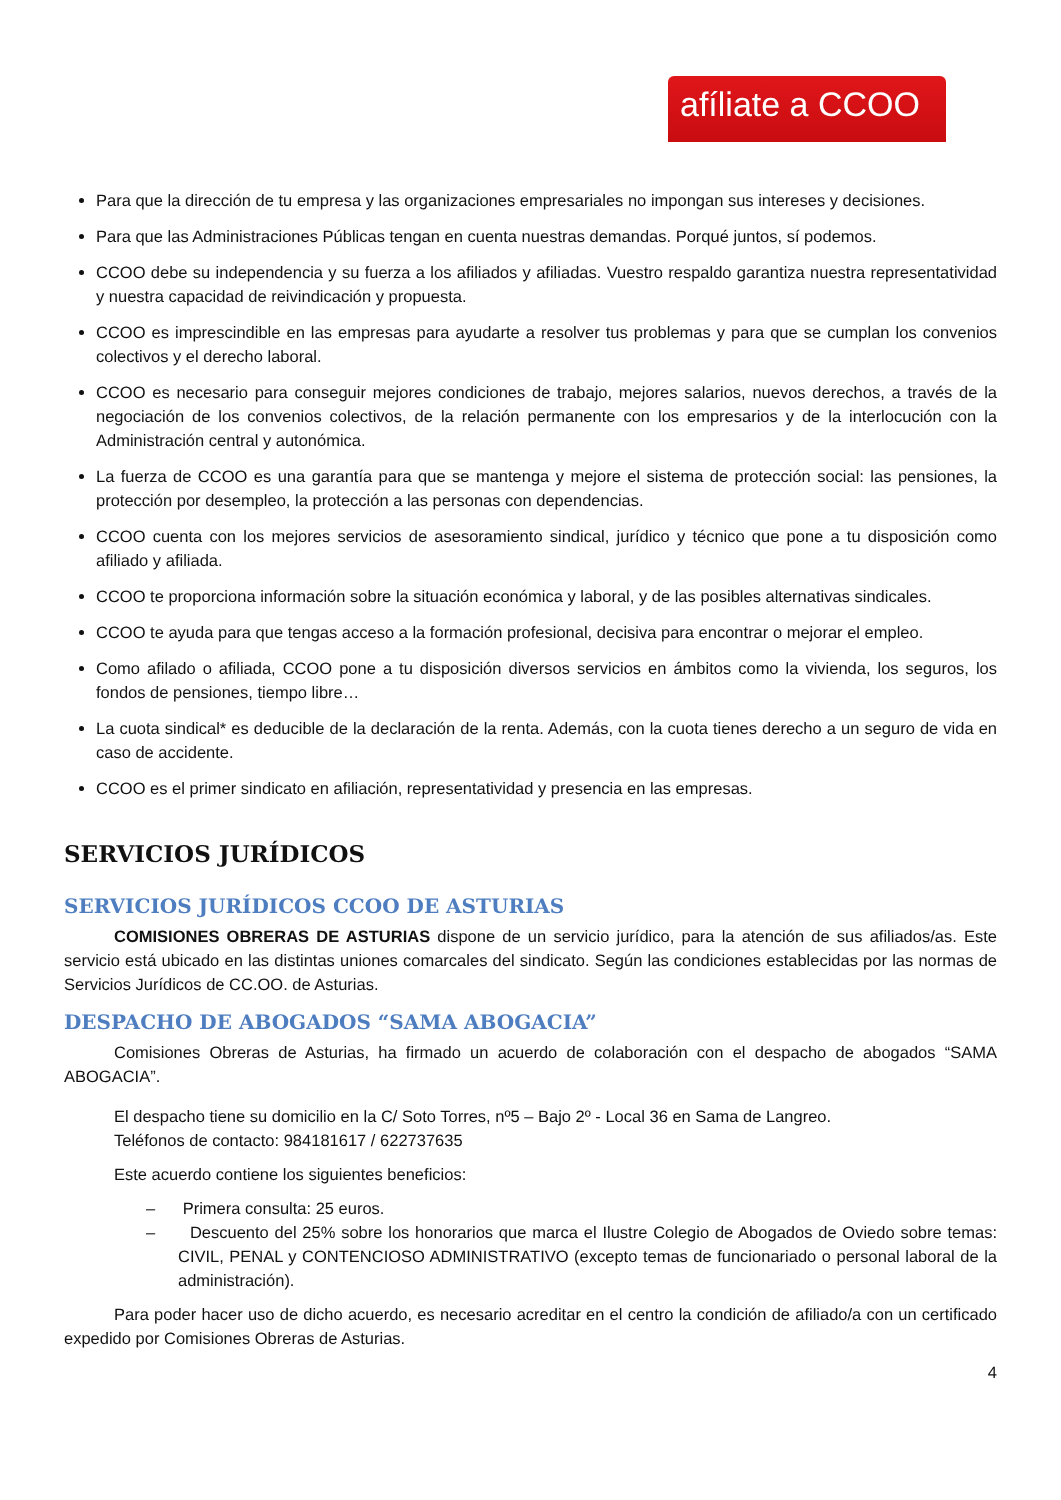afíliate a CCOO
Para que la dirección de tu empresa y las organizaciones empresariales no impongan sus intereses y decisiones.
Para que las Administraciones Públicas tengan en cuenta nuestras demandas. Porqué juntos, sí podemos.
CCOO debe su independencia y su fuerza a los afiliados y afiliadas. Vuestro respaldo garantiza nuestra representatividad y nuestra capacidad de reivindicación y propuesta.
CCOO es imprescindible en las empresas para ayudarte a resolver tus problemas y para que se cumplan los convenios colectivos y el derecho laboral.
CCOO es necesario para conseguir mejores condiciones de trabajo, mejores salarios, nuevos derechos, a través de la negociación de los convenios colectivos, de la relación permanente con los empresarios y de la interlocución con la Administración central y autonómica.
La fuerza de CCOO es una garantía para que se mantenga y mejore el sistema de protección social: las pensiones, la protección por desempleo, la protección a las personas con dependencias.
CCOO cuenta con los mejores servicios de asesoramiento sindical, jurídico y técnico que pone a tu disposición como afiliado y afiliada.
CCOO te proporciona información sobre la situación económica y laboral, y de las posibles alternativas sindicales.
CCOO te ayuda para que tengas acceso a la formación profesional, decisiva para encontrar o mejorar el empleo.
Como afilado o afiliada, CCOO pone a tu disposición diversos servicios en ámbitos como la vivienda, los seguros, los fondos de pensiones, tiempo libre…
La cuota sindical* es deducible de la declaración de la renta. Además, con la cuota tienes derecho a un seguro de vida en caso de accidente.
CCOO es el primer sindicato en afiliación, representatividad y presencia en las empresas.
SERVICIOS JURÍDICOS
SERVICIOS JURÍDICOS CCOO DE ASTURIAS
COMISIONES OBRERAS DE ASTURIAS dispone de un servicio jurídico, para la atención de sus afiliados/as. Este servicio está ubicado en las distintas uniones comarcales del sindicato. Según las condiciones establecidas por las normas de Servicios Jurídicos de CC.OO. de Asturias.
DESPACHO DE ABOGADOS “SAMA ABOGACIA”
Comisiones Obreras de Asturias, ha firmado un acuerdo de colaboración con el despacho de abogados “SAMA ABOGACIA”.
El despacho tiene su domicilio en la C/ Soto Torres, nº5 – Bajo 2º - Local 36 en Sama de Langreo.
Teléfonos de contacto: 984181617 / 622737635
Este acuerdo contiene los siguientes beneficios:
– Primera consulta: 25 euros.
– Descuento del 25% sobre los honorarios que marca el Ilustre Colegio de Abogados de Oviedo sobre temas: CIVIL, PENAL y CONTENCIOSO ADMINISTRATIVO (excepto temas de funcionariado o personal laboral de la administración).
Para poder hacer uso de dicho acuerdo, es necesario acreditar en el centro la condición de afiliado/a con un certificado expedido por Comisiones Obreras de Asturias.
4